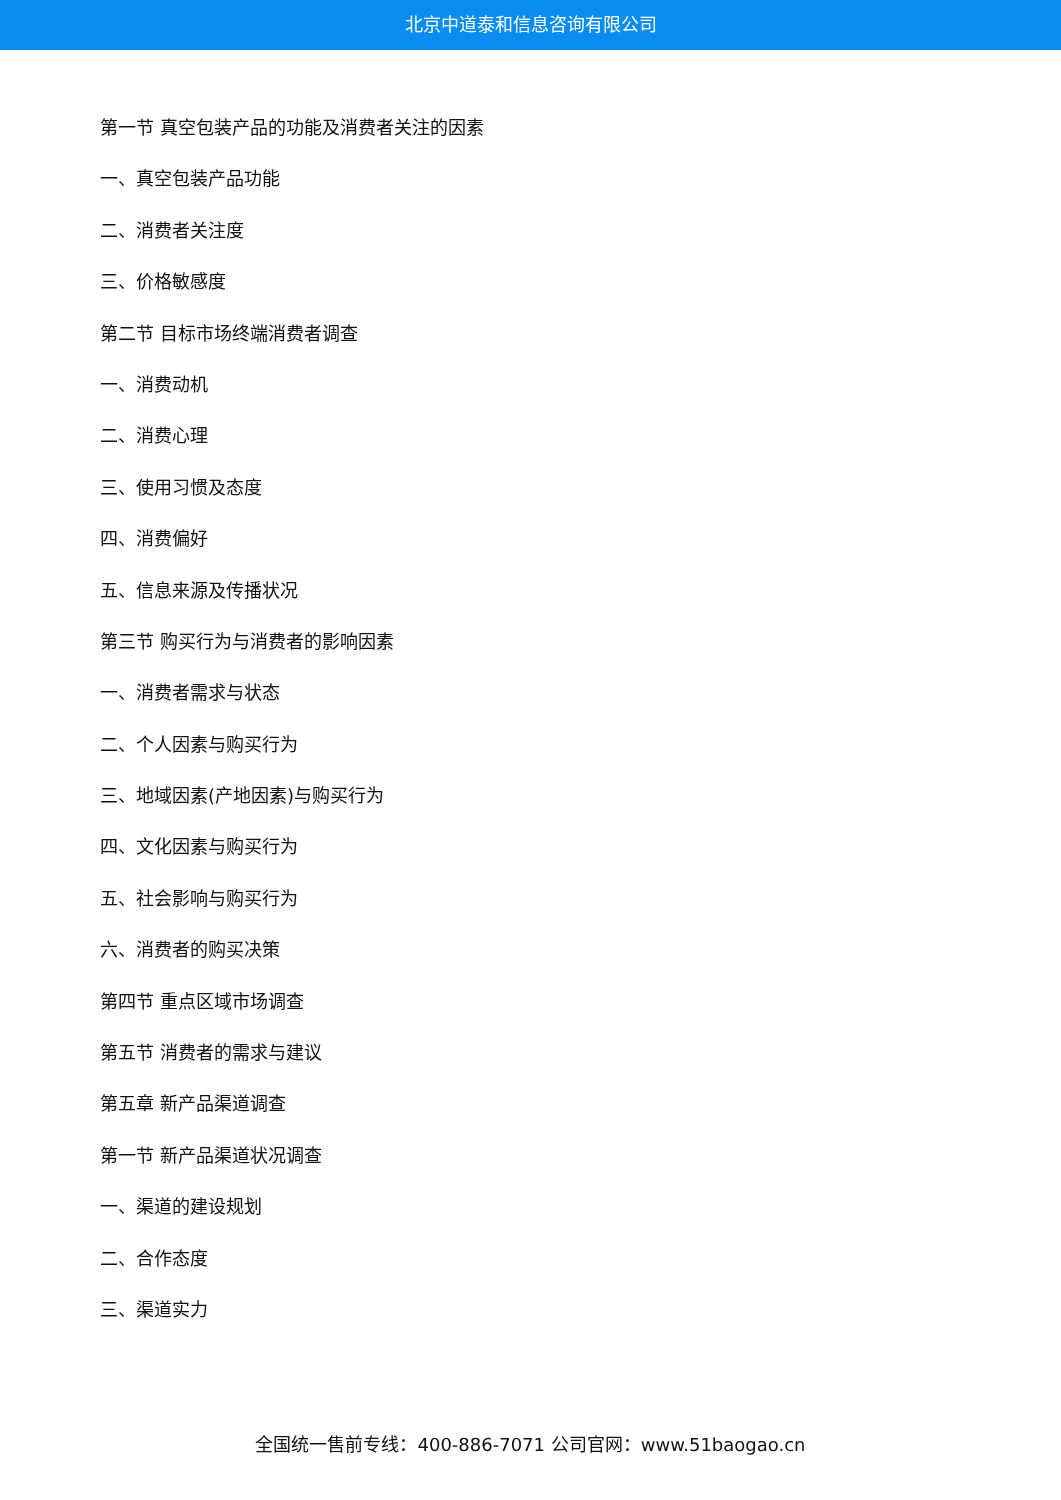北京中道泰和信息咨询有限公司
第一节 真空包装产品的功能及消费者关注的因素
一、真空包装产品功能
二、消费者关注度
三、价格敏感度
第二节 目标市场终端消费者调查
一、消费动机
二、消费心理
三、使用习惯及态度
四、消费偏好
五、信息来源及传播状况
第三节 购买行为与消费者的影响因素
一、消费者需求与状态
二、个人因素与购买行为
三、地域因素(产地因素)与购买行为
四、文化因素与购买行为
五、社会影响与购买行为
六、消费者的购买决策
第四节 重点区域市场调查
第五节 消费者的需求与建议
第五章 新产品渠道调查
第一节 新产品渠道状况调查
一、渠道的建设规划
二、合作态度
三、渠道实力
全国统一售前专线：400-886-7071 公司官网：www.51baogao.cn